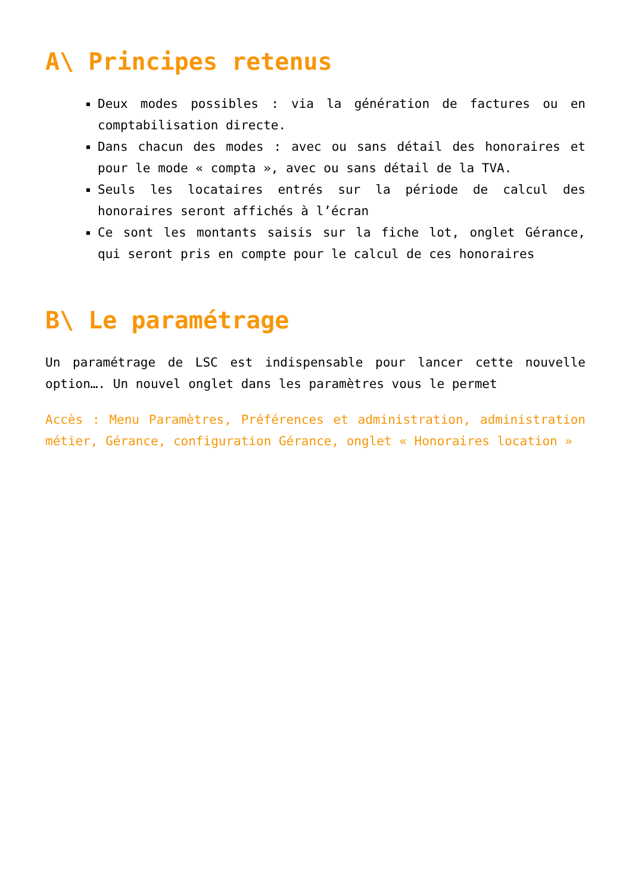A\ Principes retenus
Deux modes possibles : via la génération de factures ou en comptabilisation directe.
Dans chacun des modes : avec ou sans détail des honoraires et pour le mode « compta », avec ou sans détail de la TVA.
Seuls les locataires entrés sur la période de calcul des honoraires seront affichés à l’écran
Ce sont les montants saisis sur la fiche lot, onglet Gérance, qui seront pris en compte pour le calcul de ces honoraires
B\ Le paramétrage
Un paramétrage de LSC est indispensable pour lancer cette nouvelle option…. Un nouvel onglet dans les paramètres vous le permet
Accès : Menu Paramètres, Préférences et administration, administration métier, Gérance, configuration Gérance, onglet « Honoraires location »